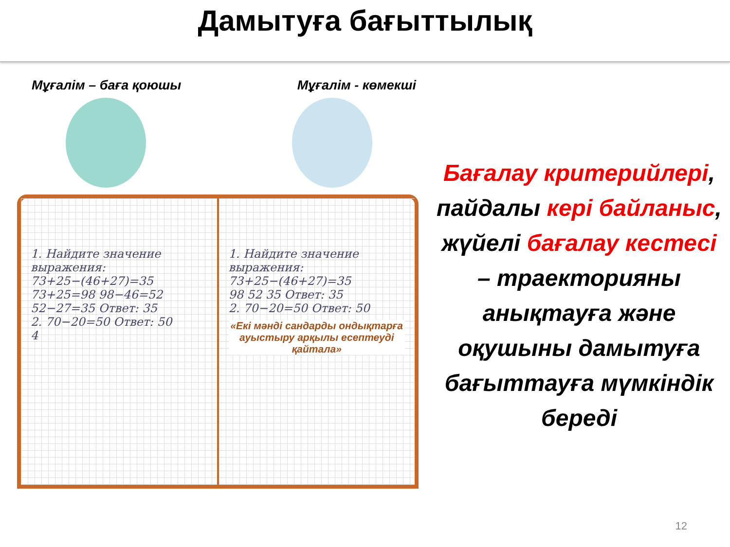Дамытуға бағыттылық
Мұғалім – баға қоюшы Мұғалім - көмекші
1. Найдите значение выражения:
73+25−(46+27)=35
73+25=98 98−46=52 52−27=35 Ответ: 35
2. 70−20=50 Ответ: 50
4
1. Найдите значение выражения:
73+25−(46+27)=35
98 52 35 Ответ: 35
2. 70−20=50 Ответ: 50
«Екі мәнді сандарды ондықтарға ауыстыру арқылы есептеуді қайтала»
Бағалау критерийлері,
пайдалы кері байланыс,
жүйелі бағалау кестесі
– траекторияны анықтауға және оқушыны дамытуға бағыттауға мүмкіндік береді
12